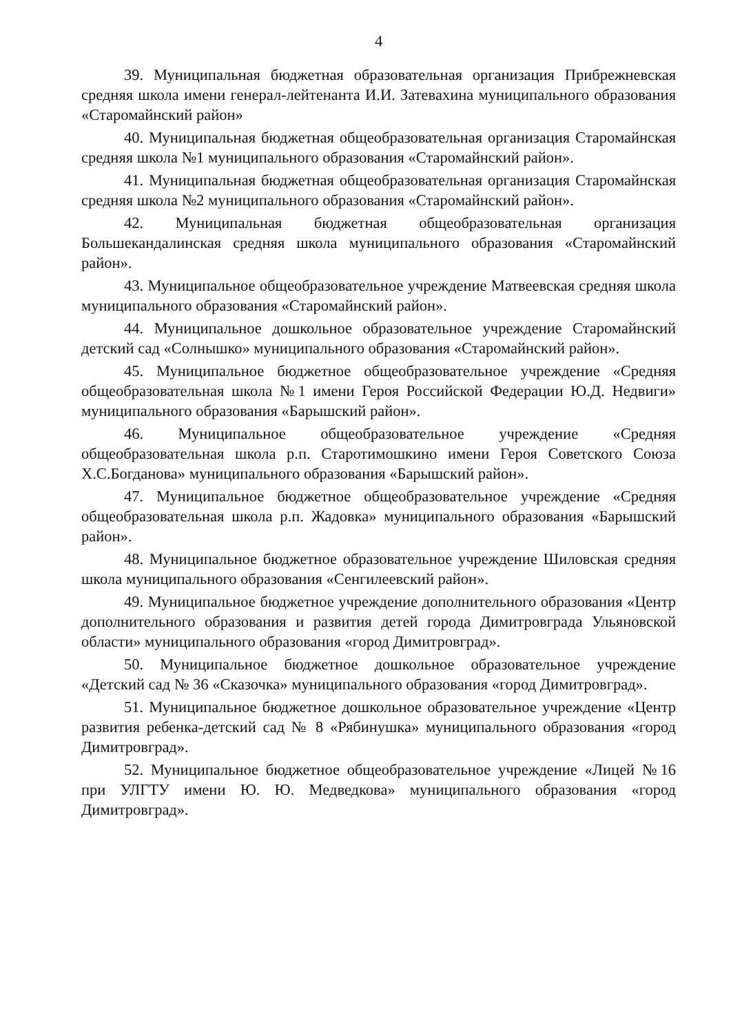4
39. Муниципальная бюджетная образовательная организация Прибрежневская средняя школа имени генерал-лейтенанта И.И. Затевахина муниципального образования «Старомайнский район»
40. Муниципальная бюджетная общеобразовательная организация Старомайнская средняя школа №1 муниципального образования «Старомайнский район».
41. Муниципальная бюджетная общеобразовательная организация Старомайнская средняя школа №2 муниципального образования «Старомайнский район».
42. Муниципальная бюджетная общеобразовательная организация Большекандалинская средняя школа муниципального образования «Старомайнский район».
43. Муниципальное общеобразовательное учреждение Матвеевская средняя школа муниципального образования «Старомайнский район».
44. Муниципальное дошкольное образовательное учреждение Старомайнский детский сад «Солнышко» муниципального образования «Старомайнский район».
45. Муниципальное бюджетное общеобразовательное учреждение «Средняя общеобразовательная школа №1 имени Героя Российской Федерации Ю.Д. Недвиги» муниципального образования «Барышский район».
46. Муниципальное общеобразовательное учреждение «Средняя общеобразовательная школа р.п. Старотимошкино имени Героя Советского Союза Х.С.Богданова» муниципального образования «Барышский район».
47. Муниципальное бюджетное общеобразовательное учреждение «Средняя общеобразовательная школа р.п. Жадовка» муниципального образования «Барышский район».
48. Муниципальное бюджетное образовательное учреждение Шиловская средняя школа муниципального образования «Сенгилеевский район».
49. Муниципальное бюджетное учреждение дополнительного образования «Центр дополнительного образования и развития детей города Димитровграда Ульяновской области» муниципального образования «город Димитровград».
50. Муниципальное бюджетное дошкольное образовательное учреждение «Детский сад № 36 «Сказочка» муниципального образования «город Димитровград».
51. Муниципальное бюджетное дошкольное образовательное учреждение «Центр развития ребенка-детский сад № 8 «Рябинушка» муниципального образования «город Димитровград».
52. Муниципальное бюджетное общеобразовательное учреждение «Лицей №16 при УЛГТУ имени Ю. Ю. Медведкова» муниципального образования «город Димитровград».